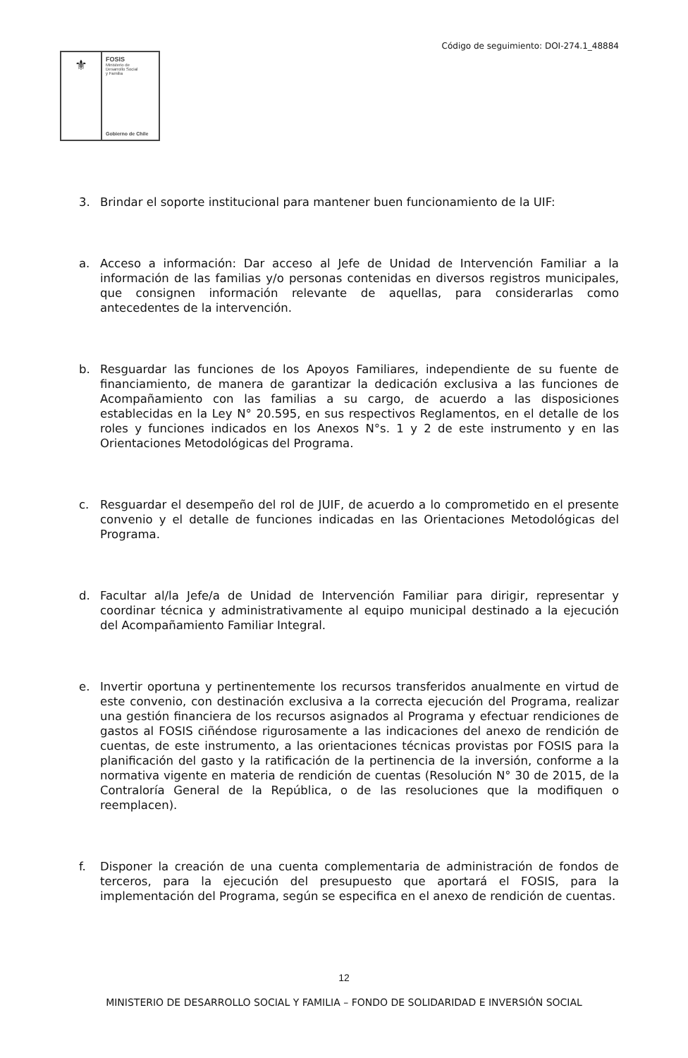Código de seguimiento: DOI-274.1_48884
⚜
FOSIS
Ministerio de
Desarrollo Social
y Familia
Gobierno de Chile
3. Brindar el soporte institucional para mantener buen funcionamiento de la UIF:
a. Acceso a información: Dar acceso al Jefe de Unidad de Intervención Familiar a la información de las familias y/o personas contenidas en diversos registros municipales, que consignen información relevante de aquellas, para considerarlas como antecedentes de la intervención.
b. Resguardar las funciones de los Apoyos Familiares, independiente de su fuente de financiamiento, de manera de garantizar la dedicación exclusiva a las funciones de Acompañamiento con las familias a su cargo, de acuerdo a las disposiciones establecidas en la Ley N° 20.595, en sus respectivos Reglamentos, en el detalle de los roles y funciones indicados en los Anexos N°s. 1 y 2 de este instrumento y en las Orientaciones Metodológicas del Programa.
c. Resguardar el desempeño del rol de JUIF, de acuerdo a lo comprometido en el presente convenio y el detalle de funciones indicadas en las Orientaciones Metodológicas del Programa.
d. Facultar al/la Jefe/a de Unidad de Intervención Familiar para dirigir, representar y coordinar técnica y administrativamente al equipo municipal destinado a la ejecución del Acompañamiento Familiar Integral.
e. Invertir oportuna y pertinentemente los recursos transferidos anualmente en virtud de este convenio, con destinación exclusiva a la correcta ejecución del Programa, realizar una gestión financiera de los recursos asignados al Programa y efectuar rendiciones de gastos al FOSIS ciñéndose rigurosamente a las indicaciones del anexo de rendición de cuentas, de este instrumento, a las orientaciones técnicas provistas por FOSIS para la planificación del gasto y la ratificación de la pertinencia de la inversión, conforme a la normativa vigente en materia de rendición de cuentas (Resolución N° 30 de 2015, de la Contraloría General de la República, o de las resoluciones que la modifiquen o reemplacen).
f. Disponer la creación de una cuenta complementaria de administración de fondos de terceros, para la ejecución del presupuesto que aportará el FOSIS, para la implementación del Programa, según se especifica en el anexo de rendición de cuentas.
12
MINISTERIO DE DESARROLLO SOCIAL Y FAMILIA – FONDO DE SOLIDARIDAD E INVERSIÓN SOCIAL